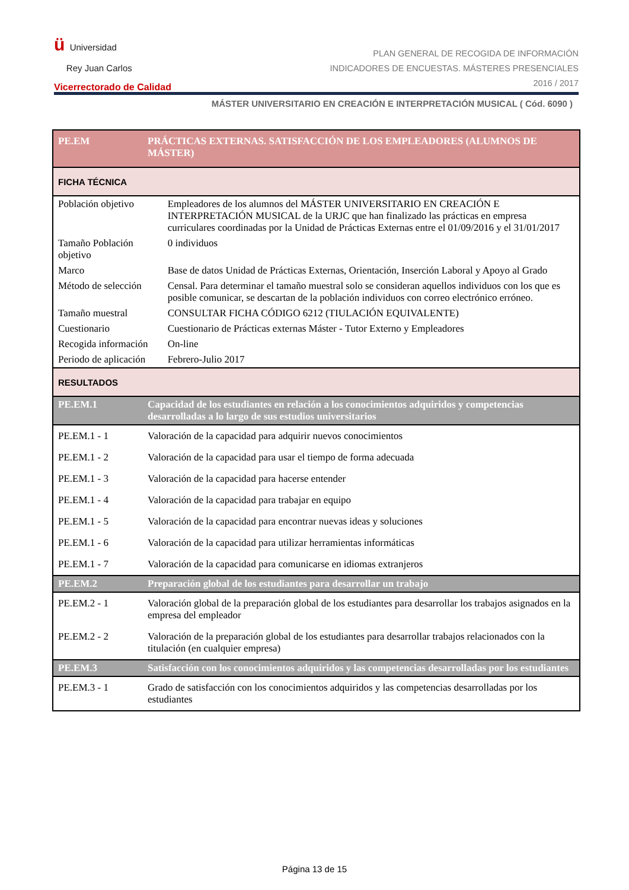ü Universidad
Rey Juan Carlos
Vicerrectorado de Calidad
PLAN GENERAL DE RECOGIDA DE INFORMACIÓN
INDICADORES DE ENCUESTAS. MÁSTERES PRESENCIALES
2016 / 2017
MÁSTER UNIVERSITARIO EN CREACIÓN E INTERPRETACIÓN MUSICAL ( Cód. 6090 )
| PE.EM | PRÁCTICAS EXTERNAS. SATISFACCIÓN DE LOS EMPLEADORES (ALUMNOS DE MÁSTER) | |
| FICHA TÉCNICA | | |
| Población objetivo | | Empleadores de los alumnos del MÁSTER UNIVERSITARIO EN CREACIÓN E INTERPRETACIÓN MUSICAL de la URJC que han finalizado las prácticas en empresa curriculares coordinadas por la Unidad de Prácticas Externas entre el 01/09/2016 y el 31/01/2017 |
| Tamaño Población objetivo | | 0 individuos |
| Marco | | Base de datos Unidad de Prácticas Externas, Orientación, Inserción Laboral y Apoyo al Grado |
| Método de selección | | Censal. Para determinar el tamaño muestral solo se consideran aquellos individuos con los que es posible comunicar, se descartan de la población individuos con correo electrónico erróneo. |
| Tamaño muestral | | CONSULTAR FICHA CÓDIGO 6212 (TIULACIÓN EQUIVALENTE) |
| Cuestionario | | Cuestionario de Prácticas externas Máster - Tutor Externo y Empleadores |
| Recogida información | | On-line |
| Periodo de aplicación | | Febrero-Julio 2017 |
| RESULTADOS | | |
| PE.EM.1 | Capacidad de los estudiantes en relación a los conocimientos adquiridos y competencias desarrolladas a lo largo de sus estudios universitarios | |
| PE.EM.1 - 1 | Valoración de la capacidad para adquirir nuevos conocimientos | |
| PE.EM.1 - 2 | Valoración de la capacidad para usar el tiempo de forma adecuada | |
| PE.EM.1 - 3 | Valoración de la capacidad para hacerse entender | |
| PE.EM.1 - 4 | Valoración de la capacidad para trabajar en equipo | |
| PE.EM.1 - 5 | Valoración de la capacidad para encontrar nuevas ideas y soluciones | |
| PE.EM.1 - 6 | Valoración de la capacidad para utilizar herramientas informáticas | |
| PE.EM.1 - 7 | Valoración de la capacidad para comunicarse en idiomas extranjeros | |
| PE.EM.2 | Preparación global de los estudiantes para desarrollar un trabajo | |
| PE.EM.2 - 1 | Valoración global de la preparación global de los estudiantes para desarrollar los trabajos asignados en la empresa del empleador | |
| PE.EM.2 - 2 | Valoración de la preparación global de los estudiantes para desarrollar trabajos relacionados con la titulación (en cualquier empresa) | |
| PE.EM.3 | Satisfacción con los conocimientos adquiridos y las competencias desarrolladas por los estudiantes | |
| PE.EM.3 - 1 | Grado de satisfacción con los conocimientos adquiridos y las competencias desarrolladas por los estudiantes | |
Página 13 de 15